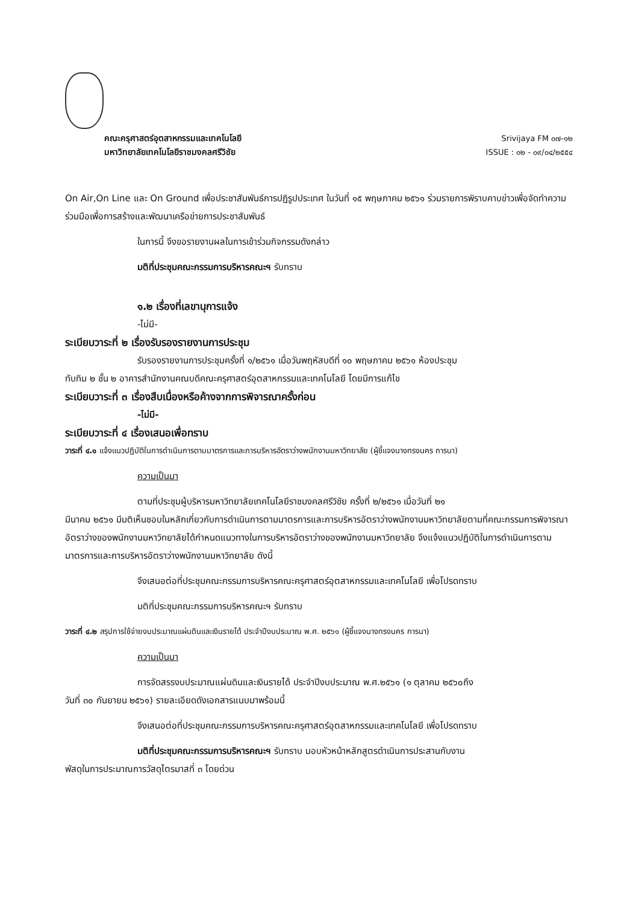คณะครุศาสตร์อุตสาหกรรมและเทคโนโลยี
มหาวิทยาลัยเทคโนโลยีราชมงคลศรีวิชัย
Srivijaya FM ๐๗-๑๒
ISSUE : ๐๒ - ๐๙/๐๔/๒๕๕๔
On Air,On Line และ On Ground เพื่อประชาสัมพันธ์การปฏิรูปประเทศ ในวันที่ ๑๕ พฤษภาคม ๒๕๖๑ ร่วมรายการพิราบคาบข่าวเพื่อจัดทำความร่วมมือเพื่อการสร้างและพัฒนาเครือข่ายการประชาสัมพันธ์
ในการนี้ จึงขอรายงานผลในการเข้าร่วมกิจกรรมดังกล่าว
มติที่ประชุมคณะกรรมการบริหารคณะฯ รับทราบ
๑.๒ เรื่องที่เลขานุการแจ้ง
-ไม่มี-
ระเบียบวาระที่ ๒ เรื่องรับรองรายงานการประชุม
รับรองรายงานการประชุมครั้งที่ ๑/๒๕๖๑ เมื่อวันพฤหัสบดีที่ ๑๐ พฤษภาคม ๒๕๖๑ ห้องประชุม
ทับทิม ๒ ชั้น ๒ อาคารสำนักงานคณบดีคณะครุศาสตร์อุตสาหกรรมและเทคโนโลยี โดยมีการแก้ไข
ระเบียบวาระที่ ๓ เรื่องสืบเนื่องหรือค้างจากการพิจารณาครั้งก่อน
-ไม่มี-
ระเบียบวาระที่ ๔ เรื่องเสนอเพื่อทราบ
วาระที่ ๔.๑ แจ้งแนวปฏิบัติในการดำเนินการตามมาตรการและการบริหารอัตราว่างพนักงานมหาวิทยาลัย (ผู้ชี้แจงนางทรงนคร การนา)
ความเป็นมา
ตามที่ประชุมผู้บริหารมหาวิทยาลัยเทคโนโลยีราชมงคลศรีวิชัย ครั้งที่ ๒/๒๕๖๑ เมื่อวันที่ ๒๑
มีนาคม ๒๕๖๑ มีมติเห็นชอบในหลักเกี่ยวกับการดำเนินการตามมาตรการและการบริหารอัตราว่างพนักงานมหาวิทยาลัยตามที่คณะกรรมการพิจารณาอัตราว่างของพนักงานมหาวิทยาลัยได้กำหนดแนวทางในการบริหารอัตราว่างของพนักงานมหาวิทยาลัย จึงแจ้งแนวปฏิบัติในการดำเนินการตามมาตรการและการบริหารอัตราว่างพนักงานมหาวิทยาลัย ดังนี้
จึงเสนอต่อที่ประชุมคณะกรรมการบริหารคณะครุศาสตร์อุตสาหกรรมและเทคโนโลยี เพื่อโปรดทราบ
มติที่ประชุมคณะกรรมการบริหารคณะฯ รับทราบ
วาระที่ ๔.๒ สรุปการใช้จ่ายงบประมาณแผ่นดินและเงินรายได้ ประจำปีงบประมาณ พ.ศ. ๒๕๖๑ (ผู้ชี้แจงนางทรงนคร การนา)
ความเป็นมา
การจัดสรรงบประมาณแผ่นดินและเงินรายได้ ประจำปีงบประมาณ พ.ศ.๒๕๖๑ (๑ ตุลาคม ๒๕๖๐ถึง
วันที่ ๓๐ กันยายน ๒๕๖๑) รายละเอียดดังเอกสารแนบมาพร้อมนี้
จึงเสนอต่อที่ประชุมคณะกรรมการบริหารคณะครุศาสตร์อุตสาหกรรมและเทคโนโลยี เพื่อโปรดทราบ
มติที่ประชุมคณะกรรมการบริหารคณะฯ รับทราบ มอบหัวหน้าหลักสูตรดำเนินการประสานกับงาน
พัสดุในการประมาณการวัสดุไตรมาสที่ ๓ โดยด่วน